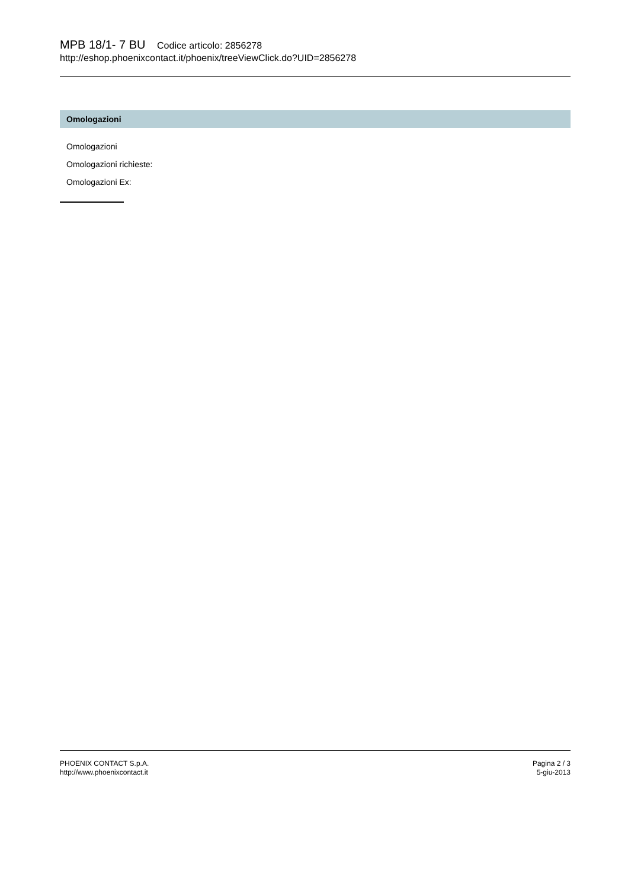MPB 18/1- 7 BU Codice articolo: 2856278
http://eshop.phoenixcontact.it/phoenix/treeViewClick.do?UID=2856278
Omologazioni
Omologazioni
Omologazioni richieste:
Omologazioni Ex:
PHOENIX CONTACT S.p.A.
http://www.phoenixcontact.it
Pagina 2 / 3
5-giu-2013